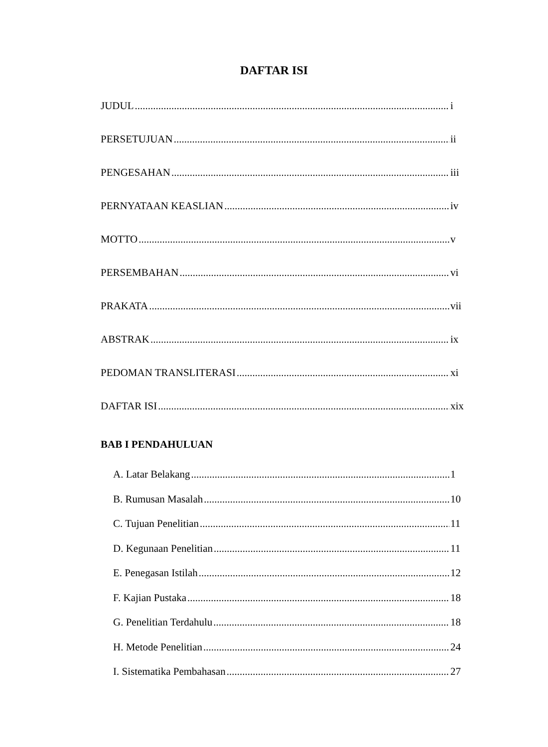DAFTAR ISI
JUDUL i
PERSETUJUAN ii
PENGESAHAN iii
PERNYATAAN KEASLIAN iv
MOTTO v
PERSEMBAHAN vi
PRAKATA vii
ABSTRAK ix
PEDOMAN TRANSLITERASI xi
DAFTAR ISI xix
BAB I PENDAHULUAN
A. Latar Belakang 1
B. Rumusan Masalah 10
C. Tujuan Penelitian 11
D. Kegunaan Penelitian 11
E. Penegasan Istilah 12
F. Kajian Pustaka 18
G. Penelitian Terdahulu 18
H. Metode Penelitian 24
I. Sistematika Pembahasan 27